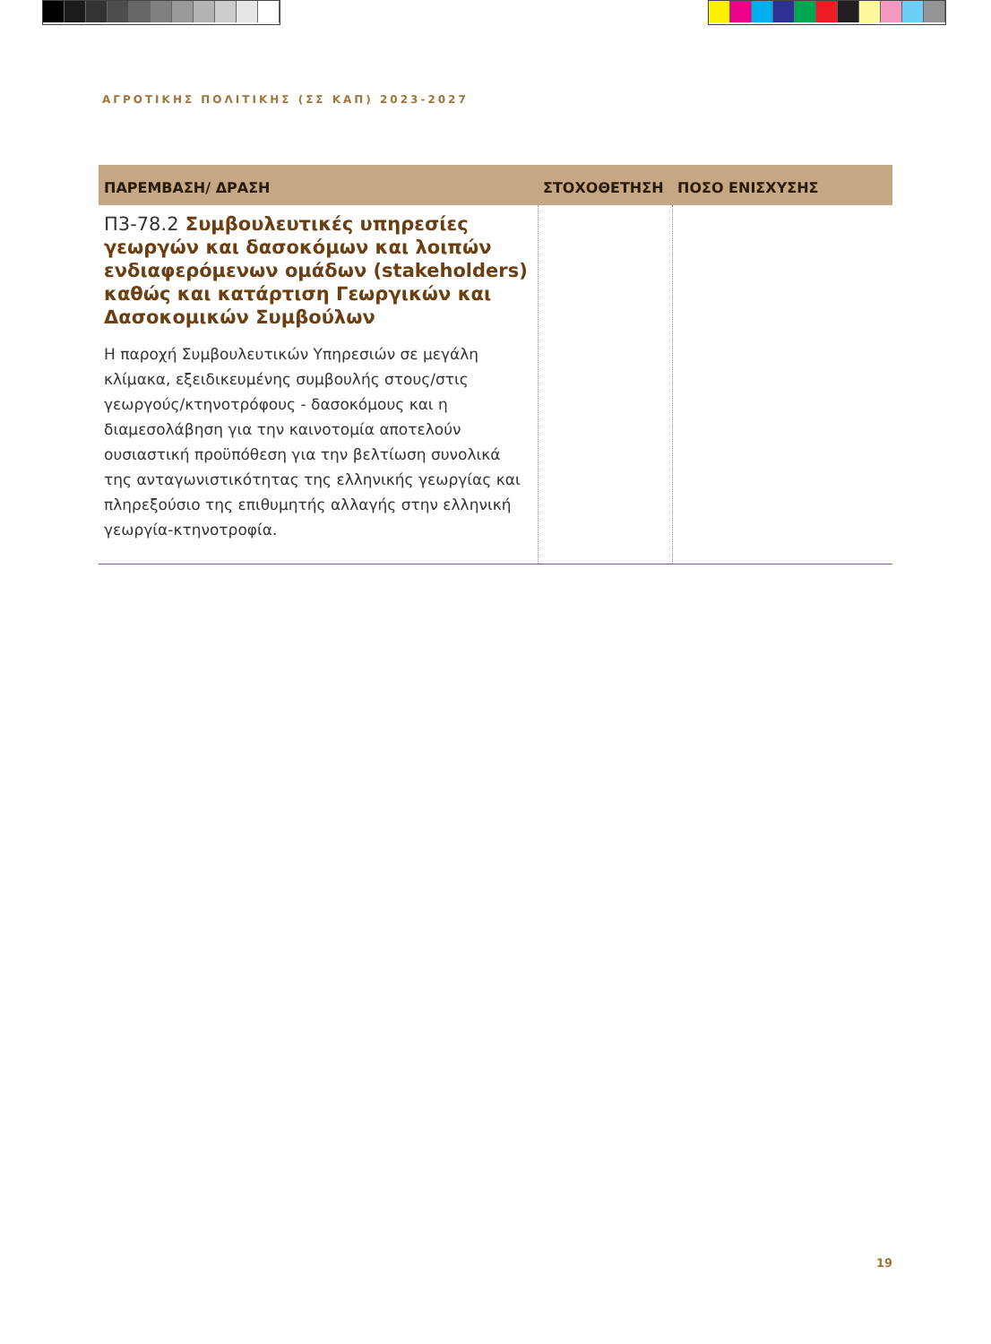ΑΓΡΟΤΙΚΗΣ ΠΟΛΙΤΙΚΗΣ (ΣΣ ΚΑΠ) 2023-2027
| ΠΑΡΕΜΒΑΣΗ/ ΔΡΑΣΗ | ΣΤΟΧΟΘΕΤΗΣΗ | ΠΟΣΟ ΕΝΙΣΧΥΣΗΣ |
| --- | --- | --- |
| Π3-78.2 Συμβουλευτικές υπηρεσίες γεωργών και δασοκόμων και λοιπών ενδιαφερόμενων ομάδων (stakeholders) καθώς και κατάρτιση Γεωργικών και Δασοκομικών Συμβούλων Η παροχή Συμβουλευτικών Υπηρεσιών σε μεγάλη κλίμακα, εξειδικευμένης συμβουλής στους/στις γεωργούς/κτηνοτρόφους - δασοκόμους και η διαμεσολάβηση για την καινοτομία αποτελούν ουσιαστική προϋπόθεση για την βελτίωση συνολικά της ανταγωνιστικότητας της ελληνικής γεωργίας και πληρεξούσιο της επιθυμητής αλλαγής στην ελληνική γεωργία-κτηνοτροφία. | | |
19